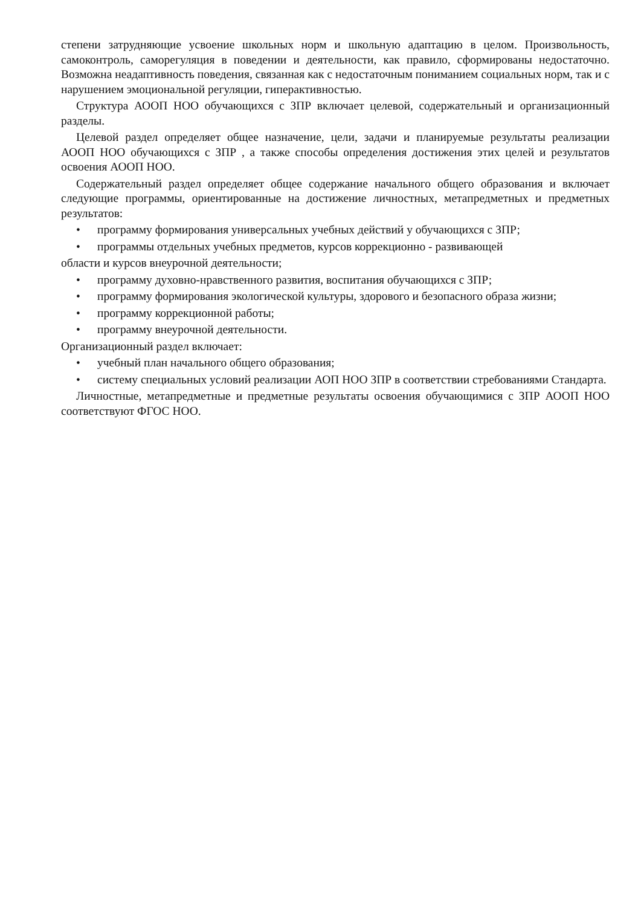степени затрудняющие усвоение школьных норм и школьную адаптацию в целом. Произвольность, самоконтроль, саморегуляция в поведении и деятельности, как правило, сформированы недостаточно. Возможна неадаптивность поведения, связанная как с недостаточным пониманием социальных норм, так и с нарушением эмоциональной регуляции, гиперактивностью.
Структура АООП НОО обучающихся с ЗПР включает целевой, содержательный и организационный разделы.
Целевой раздел определяет общее назначение, цели, задачи и планируемые результаты реализации АООП НОО обучающихся с ЗПР , а также способы определения достижения этих целей и результатов освоения АООП НОО.
Содержательный раздел определяет общее содержание начального общего образования и включает следующие программы, ориентированные на достижение личностных, метапредметных и предметных результатов:
• программу формирования универсальных учебных действий у обучающихся с ЗПР;
• программы отдельных учебных предметов, курсов коррекционно - развивающей
области и курсов внеурочной деятельности;
• программу духовно-нравственного развития, воспитания обучающихся с ЗПР;
• программу формирования экологической культуры, здорового и безопасного образа жизни;
• программу коррекционной работы;
• программу внеурочной деятельности.
Организационный раздел включает:
• учебный план начального общего образования;
• систему специальных условий реализации АОП НОО ЗПР в соответствии стребованиями Стандарта.
Личностные, метапредметные и предметные результаты освоения обучающимися с ЗПР АООП НОО соответствуют ФГОС НОО.